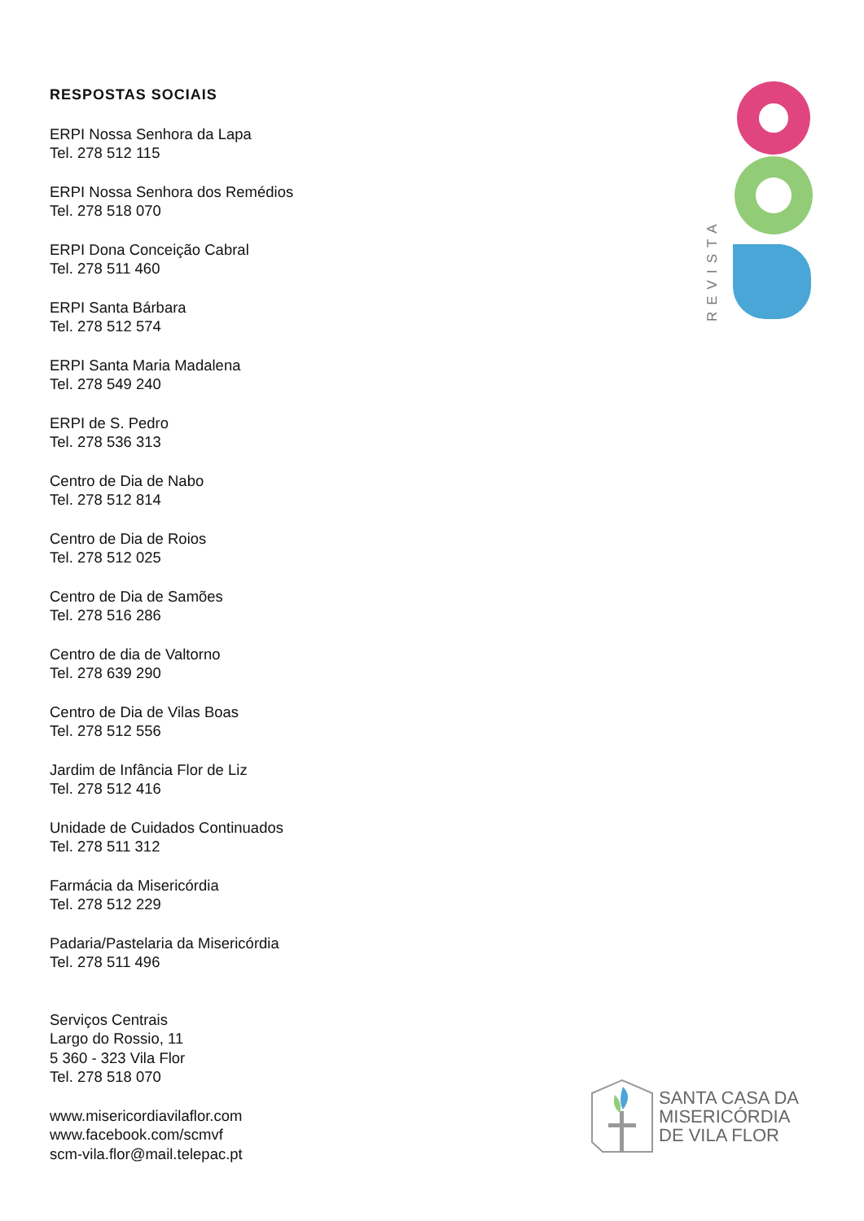RESPOSTAS SOCIAIS
ERPI Nossa Senhora da Lapa
Tel. 278 512 115
ERPI Nossa Senhora dos Remédios
Tel. 278 518 070
ERPI Dona Conceição Cabral
Tel. 278 511 460
ERPI Santa Bárbara
Tel. 278 512 574
ERPI Santa Maria Madalena
Tel. 278 549 240
ERPI de S. Pedro
Tel. 278 536 313
Centro de Dia de Nabo
Tel. 278 512 814
Centro de Dia de Roios
Tel. 278 512 025
Centro de Dia de Samões
Tel. 278 516 286
Centro de dia de Valtorno
Tel. 278 639 290
Centro de Dia de Vilas Boas
Tel. 278 512 556
Jardim de Infância Flor de Liz
Tel. 278 512 416
Unidade de Cuidados Continuados
Tel. 278 511 312
Farmácia da Misericórdia
Tel. 278 512 229
Padaria/Pastelaria da Misericórdia
Tel. 278 511 496
Serviços Centrais
Largo do Rossio, 11
5 360 - 323 Vila Flor
Tel. 278 518 070
www.misericordiavilaflor.com
www.facebook.com/scmvf
scm-vila.flor@mail.telepac.pt
REVISTA
SANTA CASA DA
MISERICÓRDIA
DE VILA FLOR